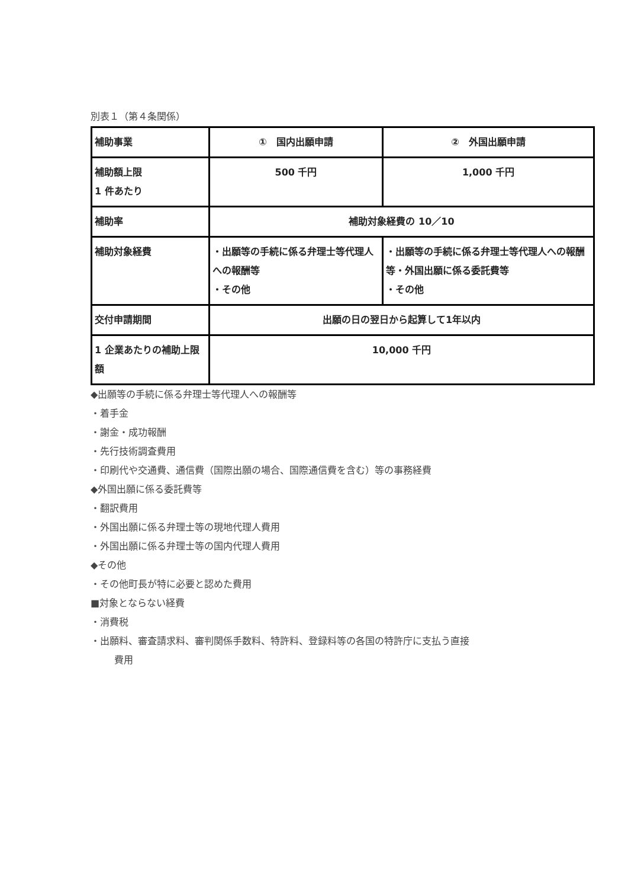別表１（第４条関係）
| 補助事業 | ① 国内出願申請 | ② 外国出願申請 |
| 補助額上限 1 件あたり | 500 千円 | 1,000 千円 |
| 補助率 | 補助対象経費の 10／10 | |
| 補助対象経費 | ・出願等の手続に係る弁理士等代理人への報酬等 ・その他 | ・出願等の手続に係る弁理士等代理人への報酬等・外国出願に係る委託費等 ・その他 |
| 交付申請期間 | 出願の日の翌日から起算して1年以内 | |
| 1 企業あたりの補助上限額 | 10,000 千円 | |
◆出願等の手続に係る弁理士等代理人への報酬等
・着手金
・謝金・成功報酬
・先行技術調査費用
・印刷代や交通費、通信費（国際出願の場合、国際通信費を含む）等の事務経費
◆外国出願に係る委託費等
・翻訳費用
・外国出願に係る弁理士等の現地代理人費用
・外国出願に係る弁理士等の国内代理人費用
◆その他
・その他町長が特に必要と認めた費用
■対象とならない経費
・消費税
・出願料、審査請求料、審判関係手数料、特許料、登録料等の各国の特許庁に支払う直接
費用